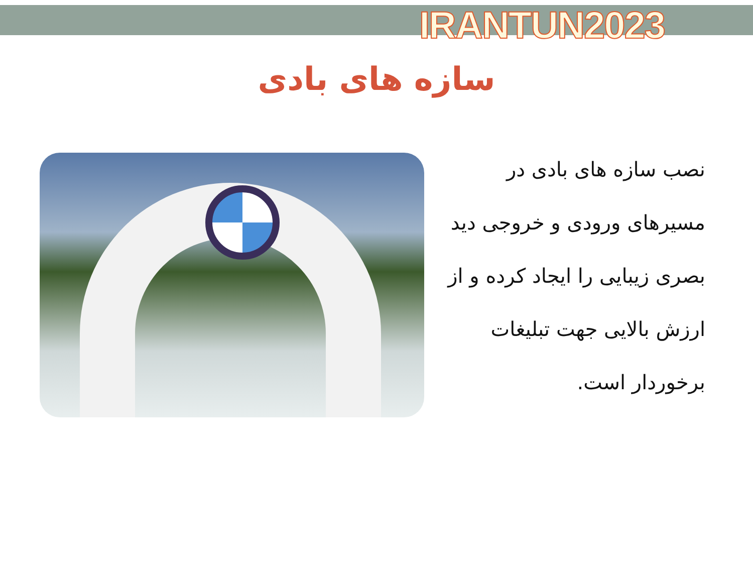IRANTUN2023
سازه های بادی
نصب سازه های بادی در مسیرهای ورودی و خروجی دید بصری زیبایی را ایجاد کرده و از ارزش بالایی جهت تبلیغات برخوردار است.